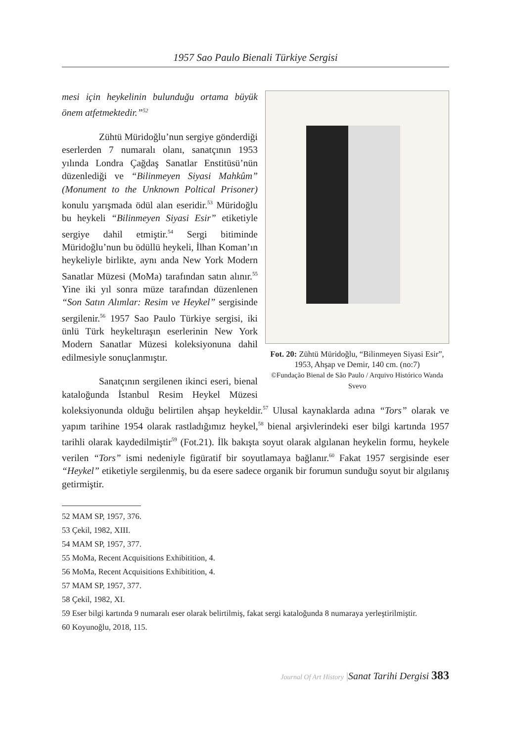1957 Sao Paulo Bienali Türkiye Sergisi
Fot. 20: Zühtü Müridoğlu, “Bilinmeyen Siyasi Esir”, 1953, Ahşap ve Demir, 140 cm. (no:7)
©Fundação Bienal de São Paulo / Arquivo Histórico Wanda Svevo
mesi için heykelinin bulunduğu ortama büyük önem atfetmektedir.”<sup>52</sup>
Zühtü Müridoğlu’nun sergiye gönderdiği eserlerden 7 numaralı olanı, sanatçının 1953 yılında Londra Çağdaş Sanatlar Enstitüsü’nün düzenlediği ve “Bilinmeyen Siyasi Mahkûm” (Monument to the Unknown Poltical Prisoner) konulu yarışmada ödül alan eseridir.<sup>53</sup> Müridoğlu bu heykeli “Bilinmeyen Siyasi Esir” etiketiyle sergiye dahil etmiştir.<sup>54</sup> Sergi bitiminde Müridoğlu’nun bu ödüllü heykeli, İlhan Koman’ın heykeliyle birlikte, aynı anda New York Modern Sanatlar Müzesi (MoMa) tarafından satın alınır.<sup>55</sup> Yine iki yıl sonra müze tarafından düzenlenen “Son Satın Alımlar: Resim ve Heykel” sergisinde sergilenir.<sup>56</sup> 1957 Sao Paulo Türkiye sergisi, iki ünlü Türk heykeltıraşın eserlerinin New York Modern Sanatlar Müzesi koleksiyonuna dahil edilmesiyle sonuçlanmıştır.
Sanatçının sergilenen ikinci eseri, bienal kataloğunda İstanbul Resim Heykel Müzesi koleksiyonunda olduğu belirtilen ahşap heykeldir.<sup>57</sup> Ulusal kaynaklarda adına “Tors” olarak ve yapım tarihine 1954 olarak rastladığımız heykel,<sup>58</sup> bienal arşivlerindeki eser bilgi kartında 1957 tarihli olarak kaydedilmiştir<sup>59</sup> (Fot.21). İlk bakışta soyut olarak algılanan heykelin formu, heykele verilen “Tors” ismi nedeniyle figüratif bir soyutlamaya bağlanır.<sup>60</sup> Fakat 1957 sergisinde eser “Heykel” etiketiyle sergilenmiş, bu da esere sadece organik bir forumun sunduğu soyut bir algılanış getirmiştir.
52 MAM SP, 1957, 376.
53 Çekil, 1982, XIII.
54 MAM SP, 1957, 377.
55 MoMa, Recent Acquisitions Exhibitition, 4.
56 MoMa, Recent Acquisitions Exhibitition, 4.
57 MAM SP, 1957, 377.
58 Çekil, 1982, XI.
59 Eser bilgi kartında 9 numaralı eser olarak belirtilmiş, fakat sergi kataloğunda 8 numaraya yerleştirilmiştir.
60 Koyunoğlu, 2018, 115.
Journal Of Art History |Sanat Tarihi Dergisi 383